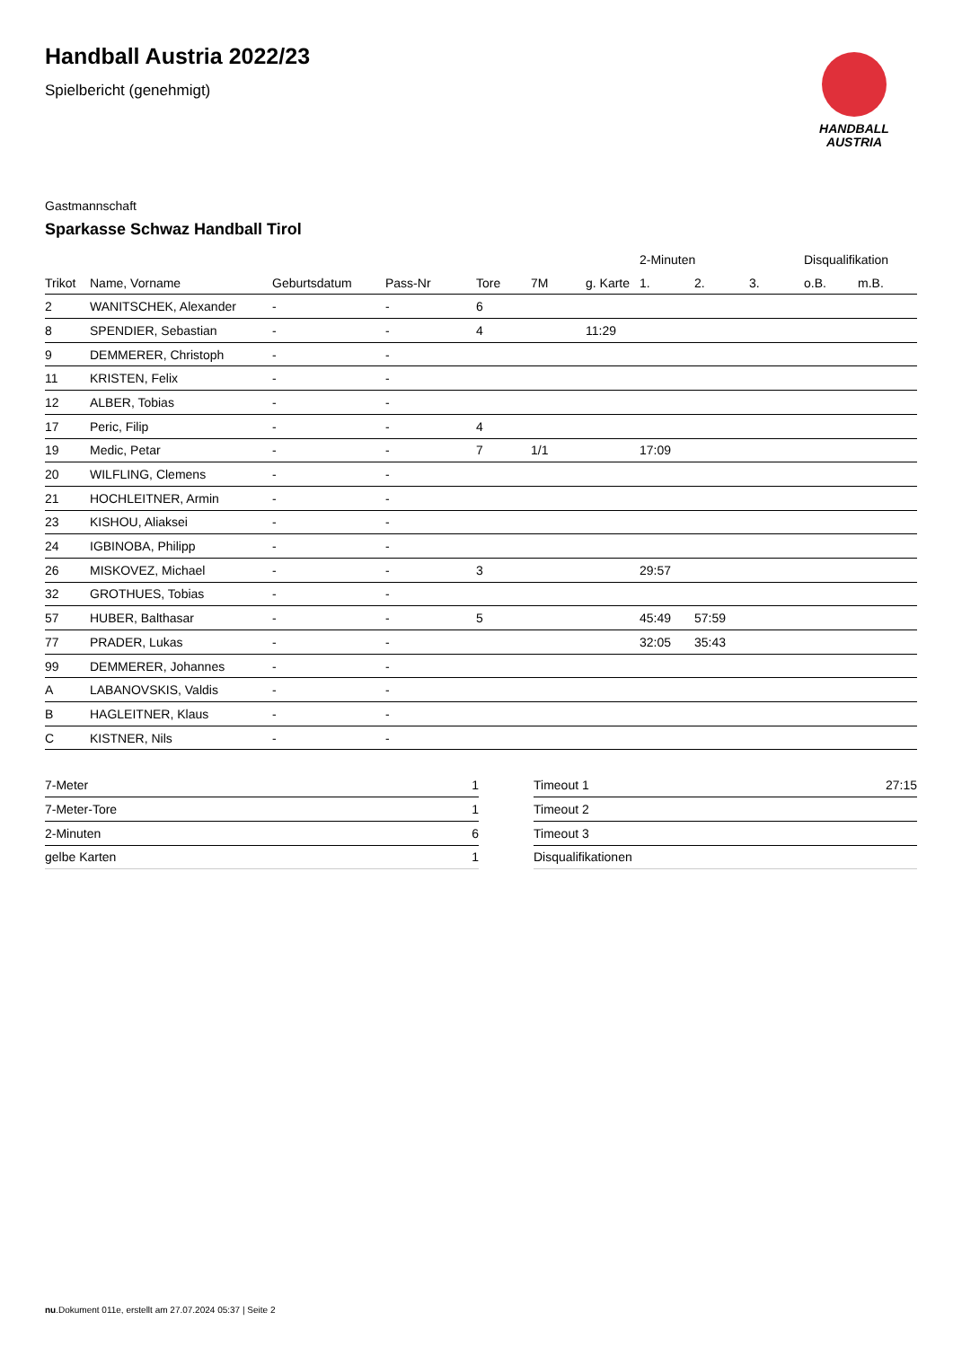HANDBALL
AUSTRIA
Handball Austria 2022/23
Spielbericht (genehmigt)
Gastmannschaft
Sparkasse Schwaz Handball Tirol
| | | | | | | | 2-Minuten | | | Disqualifikation | |
| --- | --- | --- | --- | --- | --- | --- | --- | --- | --- | --- | --- |
| Trikot | Name, Vorname | Geburtsdatum | Pass-Nr | Tore | 7M | g. Karte | 1. | 2. | 3. | o.B. | m.B. |
| 2 | WANITSCHEK, Alexander | - | - | 6 | | | | | | | |
| 8 | SPENDIER, Sebastian | - | - | 4 | | 11:29 | | | | | |
| 9 | DEMMERER, Christoph | - | - | | | | | | | | |
| 11 | KRISTEN, Felix | - | - | | | | | | | | |
| 12 | ALBER, Tobias | - | - | | | | | | | | |
| 17 | Peric, Filip | - | - | 4 | | | | | | | |
| 19 | Medic, Petar | - | - | 7 | 1/1 | | 17:09 | | | | |
| 20 | WILFLING, Clemens | - | - | | | | | | | | |
| 21 | HOCHLEITNER, Armin | - | - | | | | | | | | |
| 23 | KISHOU, Aliaksei | - | - | | | | | | | | |
| 24 | IGBINOBA, Philipp | - | - | | | | | | | | |
| 26 | MISKOVEZ, Michael | - | - | 3 | | | 29:57 | | | | |
| 32 | GROTHUES, Tobias | - | - | | | | | | | | |
| 57 | HUBER, Balthasar | - | - | 5 | | | 45:49 | 57:59 | | | |
| 77 | PRADER, Lukas | - | - | | | | 32:05 | 35:43 | | | |
| 99 | DEMMERER, Johannes | - | - | | | | | | | | |
| A | LABANOVSKIS, Valdis | - | - | | | | | | | | |
| B | HAGLEITNER, Klaus | - | - | | | | | | | | |
| C | KISTNER, Nils | - | - | | | | | | | | |
| 7-Meter | 1 |
| 7-Meter-Tore | 1 |
| 2-Minuten | 6 |
| gelbe Karten | 1 |
| Timeout 1 | 27:15 |
| Timeout 2 | |
| Timeout 3 | |
| Disqualifikationen | |
nu.Dokument 011e, erstellt am 27.07.2024 05:37 | Seite 2